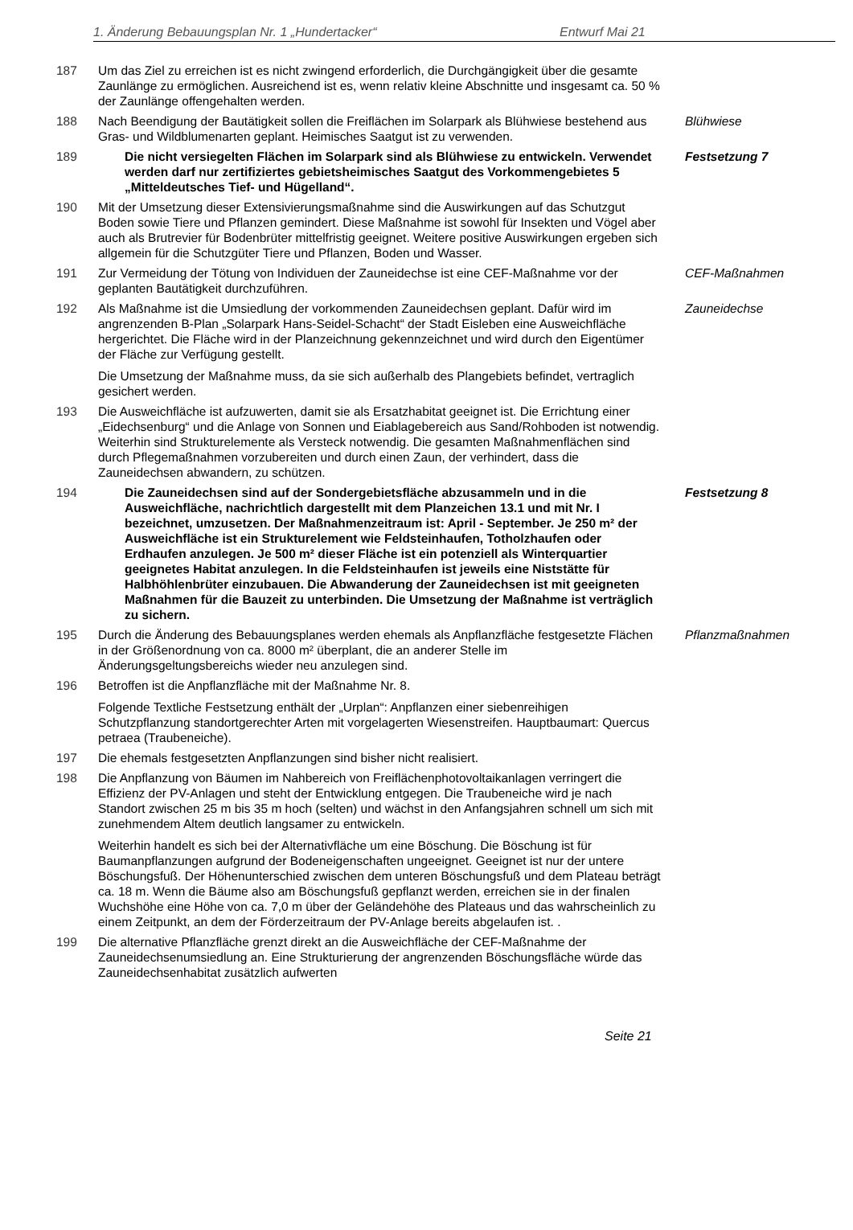1. Änderung Bebauungsplan Nr. 1 „Hundertacker“Entwurf Mai 21
187 Um das Ziel zu erreichen ist es nicht zwingend erforderlich, die Durchgängigkeit über die gesamte Zaunlänge zu ermöglichen. Ausreichend ist es, wenn relativ kleine Abschnitte und insgesamt ca. 50 % der Zaunlänge offengehalten werden.
188 Nach Beendigung der Bautätigkeit sollen die Freiflächen im Solarpark als Blühwiese bestehend aus Gras- und Wildblumenarten geplant. Heimisches Saatgut ist zu verwenden.
Blühwiese
189 Die nicht versiegelten Flächen im Solarpark sind als Blühwiese zu entwickeln. Verwendet werden darf nur zertifiziertes gebietsheimisches Saatgut des Vorkommengebietes 5 „Mitteldeutsches Tief- und Hügelland“.
Festsetzung 7
190 Mit der Umsetzung dieser Extensivierungsmaßnahme sind die Auswirkungen auf das Schutzgut Boden sowie Tiere und Pflanzen gemindert. Diese Maßnahme ist sowohl für Insekten und Vögel aber auch als Brutrevier für Bodenbrüter mittelfristig geeignet. Weitere positive Auswirkungen ergeben sich allgemein für die Schutzgüter Tiere und Pflanzen, Boden und Wasser.
191 Zur Vermeidung der Tötung von Individuen der Zauneidechse ist eine CEF-Maßnahme vor der geplanten Bautätigkeit durchzuführen.
CEF-Maßnahmen
192 Als Maßnahme ist die Umsiedlung der vorkommenden Zauneidechsen geplant. Dafür wird im angrenzenden B-Plan „Solarpark Hans-Seidel-Schacht“ der Stadt Eisleben eine Ausweichfläche hergerichtet. Die Fläche wird in der Planzeichnung gekennzeichnet und wird durch den Eigentümer der Fläche zur Verfügung gestellt.
Die Umsetzung der Maßnahme muss, da sie sich außerhalb des Plangebiets befindet, vertraglich gesichert werden.
Zauneidechse
193 Die Ausweichfläche ist aufzuwerten, damit sie als Ersatzhabitat geeignet ist. Die Errichtung einer „Eidechsenburg“ und die Anlage von Sonnen und Eiablagebereich aus Sand/Rohboden ist notwendig. Weiterhin sind Strukturelemente als Versteck notwendig. Die gesamten Maßnahmenflächen sind durch Pflegemaßnahmen vorzubereiten und durch einen Zaun, der verhindert, dass die Zauneidechsen abwandern, zu schützen.
194 Die Zauneidechsen sind auf der Sondergebietsfläche abzusammeln und in die Ausweichfläche, nachrichtlich dargestellt mit dem Planzeichen 13.1 und mit Nr. I bezeichnet, umzusetzen. Der Maßnahmenzeitraum ist: April - September. Je 250 m² der Ausweichfläche ist ein Strukturelement wie Feldsteinhaufen, Totholzhaufen oder Erdhaufen anzulegen. Je 500 m² dieser Fläche ist ein potenziell als Winterquartier geeignetes Habitat anzulegen. In die Feldsteinhaufen ist jeweils eine Niststätte für Halbhöhlenbrüter einzubauen. Die Abwanderung der Zauneidechsen ist mit geeigneten Maßnahmen für die Bauzeit zu unterbinden. Die Umsetzung der Maßnahme ist verträglich zu sichern.
Festsetzung 8
195 Durch die Änderung des Bebauungsplanes werden ehemals als Anpflanzfläche festgesetzte Flächen in der Größenordnung von ca. 8000 m² überplant, die an anderer Stelle im Änderungsgeltungsbereichs wieder neu anzulegen sind.
Pflanzmaßnahmen
196 Betroffen ist die Anpflanzfläche mit der Maßnahme Nr. 8.
Folgende Textliche Festsetzung enthält der „Urplan“: Anpflanzen einer siebenreihigen Schutzpflanzung standortgerechter Arten mit vorgelagerten Wiesenstreifen. Hauptbaumart: Quercus petraea (Traubeneiche).
197 Die ehemals festgesetzten Anpflanzungen sind bisher nicht realisiert.
198 Die Anpflanzung von Bäumen im Nahbereich von Freiflächenphotovoltaikanlagen verringert die Effizienz der PV-Anlagen und steht der Entwicklung entgegen. Die Traubeneiche wird je nach Standort zwischen 25 m bis 35 m hoch (selten) und wächst in den Anfangsjahren schnell um sich mit zunehmendem Altem deutlich langsamer zu entwickeln.
Weiterhin handelt es sich bei der Alternativfläche um eine Böschung. Die Böschung ist für Baumanpflanzungen aufgrund der Bodeneigenschaften ungeeignet. Geeignet ist nur der untere Böschungsfuß. Der Höhenunterschied zwischen dem unteren Böschungsfuß und dem Plateau beträgt ca. 18 m. Wenn die Bäume also am Böschungsfuß gepflanzt werden, erreichen sie in der finalen Wuchshöhe eine Höhe von ca. 7,0 m über der Geländehöhe des Plateaus und das wahrscheinlich zu einem Zeitpunkt, an dem der Förderzeitraum der PV-Anlage bereits abgelaufen ist. .
199 Die alternative Pflanzfläche grenzt direkt an die Ausweichfläche der CEF-Maßnahme der Zauneidechsenumsiedlung an. Eine Strukturierung der angrenzenden Böschungsfläche würde das Zauneidechsenhabitat zusätzlich aufwerten
Seite 21